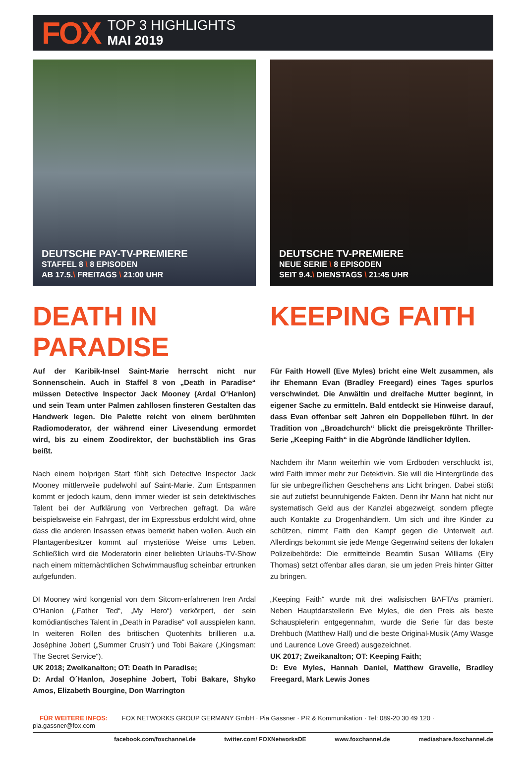FOX
TOP 3 HIGHLIGHTS
MAI 2019
DEUTSCHE PAY-TV-PREMIERE
STAFFEL 8 \ 8 EPISODEN
AB 17.5.\ FREITAGS \ 21:00 UHR
DEATH IN PARADISE
Auf der Karibik-Insel Saint-Marie herrscht nicht nur Sonnenschein. Auch in Staffel 8 von „Death in Paradise“ müssen Detective Inspector Jack Mooney (Ardal O‘Hanlon) und sein Team unter Palmen zahllosen finsteren Gestalten das Handwerk legen. Die Palette reicht von einem berühmten Radiomoderator, der während einer Livesendung ermordet wird, bis zu einem Zoodirektor, der buchstäblich ins Gras beißt.
Nach einem holprigen Start fühlt sich Detective Inspector Jack Mooney mittlerweile pudelwohl auf Saint-Marie. Zum Entspannen kommt er jedoch kaum, denn immer wieder ist sein detektivisches Talent bei der Aufklärung von Verbrechen gefragt. Da wäre beispielsweise ein Fahrgast, der im Expressbus erdolcht wird, ohne dass die anderen Insassen etwas bemerkt haben wollen. Auch ein Plantagenbesitzer kommt auf mysteriöse Weise ums Leben. Schließlich wird die Moderatorin einer beliebten Urlaubs-TV-Show nach einem mitternächtlichen Schwimmausflug scheinbar ertrunken aufgefunden.
DI Mooney wird kongenial von dem Sitcom-erfahrenen Iren Ardal O‘Hanlon („Father Ted“, „My Hero“) verkörpert, der sein komödiantisches Talent in „Death in Paradise“ voll ausspielen kann. In weiteren Rollen des britischen Quotenhits brillieren u.a. Joséphine Jobert („Summer Crush“) und Tobi Bakare („Kingsman: The Secret Service“).
UK 2018; Zweikanalton; OT: Death in Paradise;
D: Ardal O´Hanlon, Josephine Jobert, Tobi Bakare, Shyko Amos, Elizabeth Bourgine, Don Warrington
DEUTSCHE TV-PREMIERE
NEUE SERIE \ 8 EPISODEN
SEIT 9.4.\ DIENSTAGS \ 21:45 UHR
KEEPING FAITH
Für Faith Howell (Eve Myles) bricht eine Welt zusammen, als ihr Ehemann Evan (Bradley Freegard) eines Tages spurlos verschwindet. Die Anwältin und dreifache Mutter beginnt, in eigener Sache zu ermitteln. Bald entdeckt sie Hinweise darauf, dass Evan offenbar seit Jahren ein Doppelleben führt. In der Tradition von „Broadchurch“ blickt die preisgekrönte Thriller-Serie „Keeping Faith“ in die Abgründe ländlicher Idyllen.
Nachdem ihr Mann weiterhin wie vom Erdboden verschluckt ist, wird Faith immer mehr zur Detektivin. Sie will die Hintergründe des für sie unbegreiflichen Geschehens ans Licht bringen. Dabei stößt sie auf zutiefst beunruhigende Fakten. Denn ihr Mann hat nicht nur systematisch Geld aus der Kanzlei abgezweigt, sondern pflegte auch Kontakte zu Drogenhändlern. Um sich und ihre Kinder zu schützen, nimmt Faith den Kampf gegen die Unterwelt auf. Allerdings bekommt sie jede Menge Gegenwind seitens der lokalen Polizeibehörde: Die ermittelnde Beamtin Susan Williams (Eiry Thomas) setzt offenbar alles daran, sie um jeden Preis hinter Gitter zu bringen.
„Keeping Faith“ wurde mit drei walisischen BAFTAs prämiert. Neben Hauptdarstellerin Eve Myles, die den Preis als beste Schauspielerin entgegennahm, wurde die Serie für das beste Drehbuch (Matthew Hall) und die beste Original-Musik (Amy Wasge und Laurence Love Greed) ausgezeichnet.
UK 2017; Zweikanalton; OT: Keeping Faith;
D: Eve Myles, Hannah Daniel, Matthew Gravelle, Bradley Freegard, Mark Lewis Jones
FÜR WEITERE INFOS: FOX NETWORKS GROUP GERMANY GmbH · Pia Gassner · PR & Kommunikation · Tel: 089-20 30 49 120 · pia.gassner@fox.com
facebook.com/foxchannel.de twitter.com/ FOXNetworksDE www.foxchannel.de mediashare.foxchannel.de